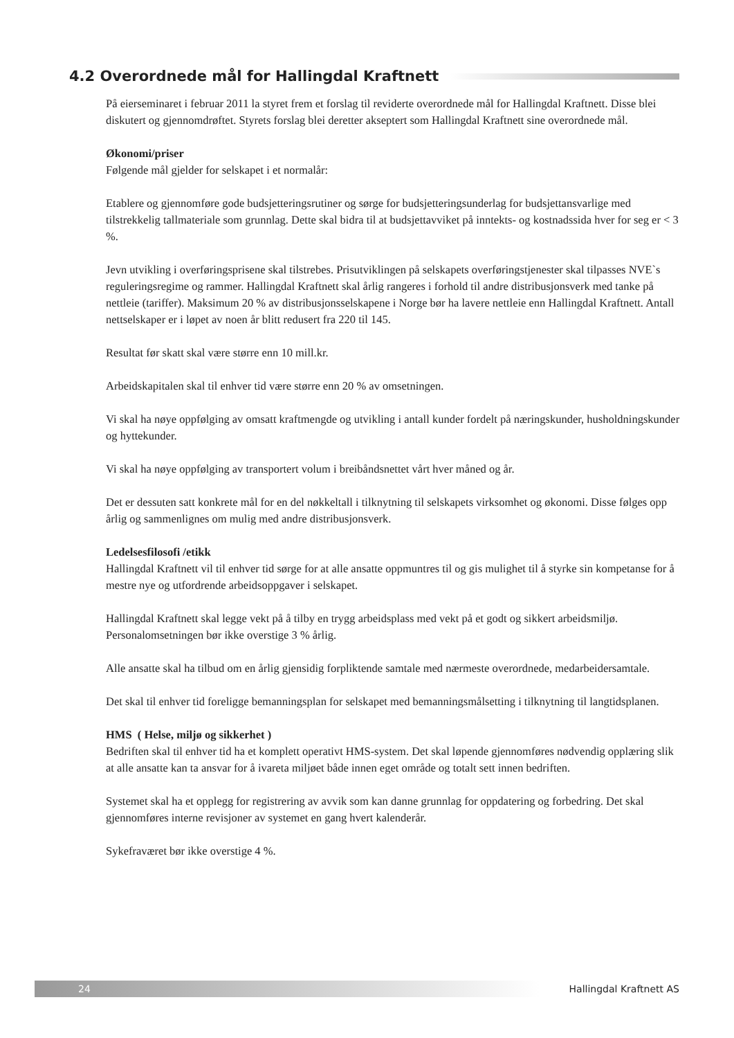4.2 Overordnede mål for Hallingdal Kraftnett
På eierseminaret i februar 2011 la styret frem et forslag til reviderte overordnede mål for Hallingdal Kraftnett. Disse blei diskutert og gjennomdrøftet. Styrets forslag blei deretter akseptert som Hallingdal Kraftnett sine overordnede mål.
Økonomi/priser
Følgende mål gjelder for selskapet i et normalår:
Etablere og gjennomføre gode budsjetteringsrutiner og sørge for budsjetteringsunderlag for budsjettansvarlige med tilstrekkelig tallmateriale som grunnlag. Dette skal bidra til at budsjettavviket på inntekts- og kostnadssida hver for seg er < 3 %.
Jevn utvikling i overføringsprisene skal tilstrebes. Prisutviklingen på selskapets overføringstjenester skal tilpasses NVE`s reguleringsregime og rammer. Hallingdal Kraftnett skal årlig rangeres i forhold til andre distribusjonsverk med tanke på nettleie (tariffer). Maksimum 20 % av distribusjonsselskapene i Norge bør ha lavere nettleie enn Hallingdal Kraftnett. Antall nettselskaper er i løpet av noen år blitt redusert fra 220 til 145.
Resultat før skatt skal være større enn 10 mill.kr.
Arbeidskapitalen skal til enhver tid være større enn 20 % av omsetningen.
Vi skal ha nøye oppfølging av omsatt kraftmengde og utvikling i antall kunder fordelt på næringskunder, husholdningskunder og hyttekunder.
Vi skal ha nøye oppfølging av transportert volum i breibåndsnettet vårt hver måned og år.
Det er dessuten satt konkrete mål for en del nøkkeltall i tilknytning til selskapets virksomhet og økonomi. Disse følges opp årlig og sammenlignes om mulig med andre distribusjonsverk.
Ledelsesfilosofi /etikk
Hallingdal Kraftnett vil til enhver tid sørge for at alle ansatte oppmuntres til og gis mulighet til å styrke sin kompetanse for å mestre nye og utfordrende arbeidsoppgaver i selskapet.
Hallingdal Kraftnett skal legge vekt på å tilby en trygg arbeidsplass med vekt på et godt og sikkert arbeidsmiljø. Personalomsetningen bør ikke overstige 3 % årlig.
Alle ansatte skal ha tilbud om en årlig gjensidig forpliktende samtale med nærmeste overordnede, medarbeidersamtale.
Det skal til enhver tid foreligge bemanningsplan for selskapet med bemanningsmålsetting i tilknytning til langtidsplanen.
HMS ( Helse, miljø og sikkerhet )
Bedriften skal til enhver tid ha et komplett operativt HMS-system. Det skal løpende gjennomføres nødvendig opplæring slik at alle ansatte kan ta ansvar for å ivareta miljøet både innen eget område og totalt sett innen bedriften.
Systemet skal ha et opplegg for registrering av avvik som kan danne grunnlag for oppdatering og forbedring. Det skal gjennomføres interne revisjoner av systemet en gang hvert kalenderår.
Sykefraværet bør ikke overstige 4 %.
24
Hallingdal Kraftnett AS